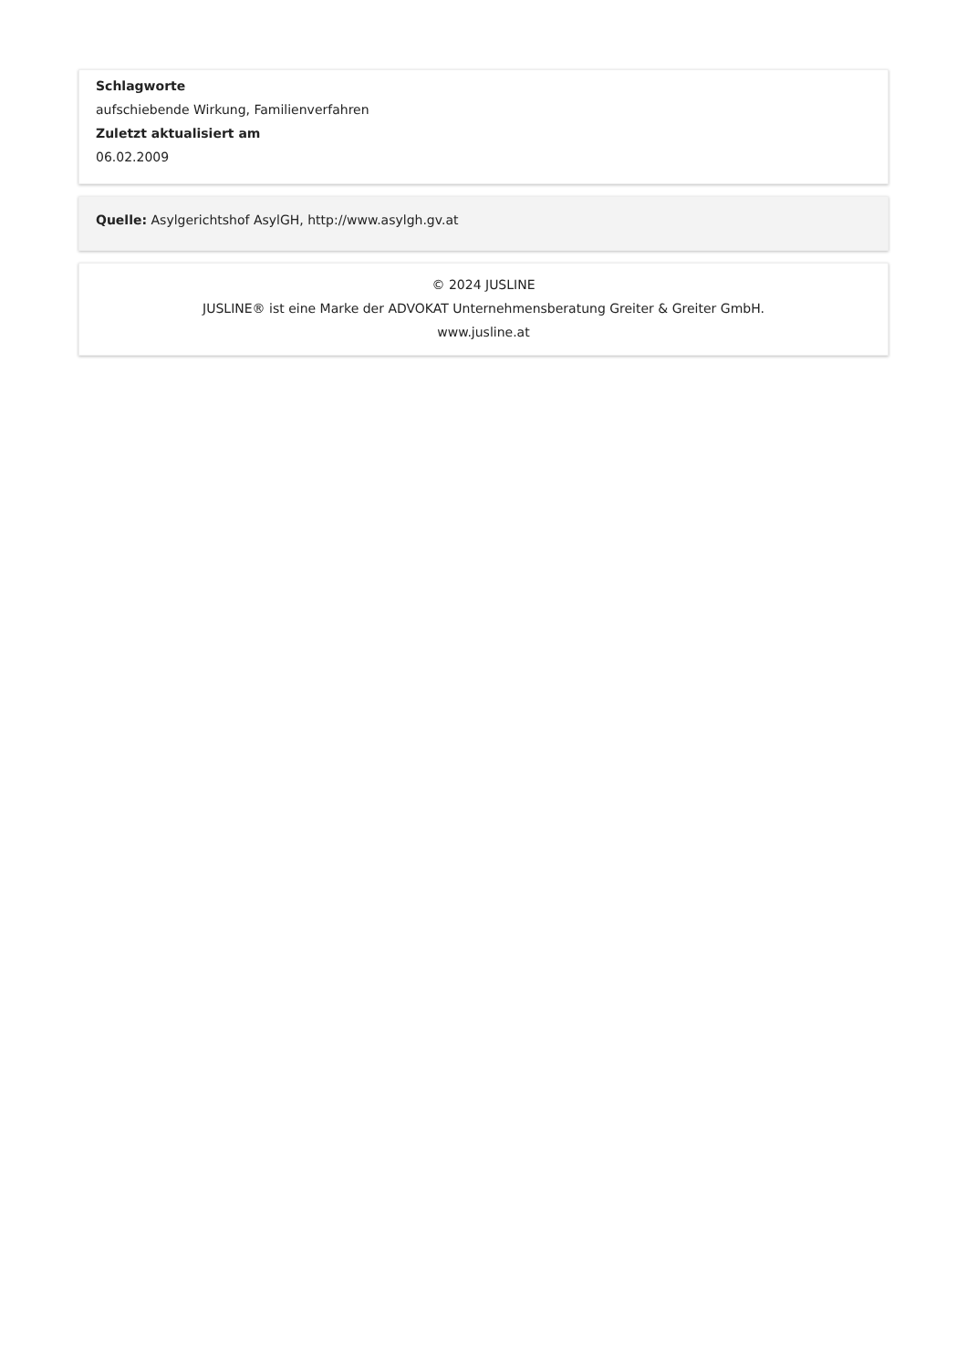Schlagworte
aufschiebende Wirkung, Familienverfahren
Zuletzt aktualisiert am
06.02.2009
Quelle: Asylgerichtshof AsylGH, http://www.asylgh.gv.at
© 2024 JUSLINE
JUSLINE® ist eine Marke der ADVOKAT Unternehmensberatung Greiter & Greiter GmbH.
www.jusline.at